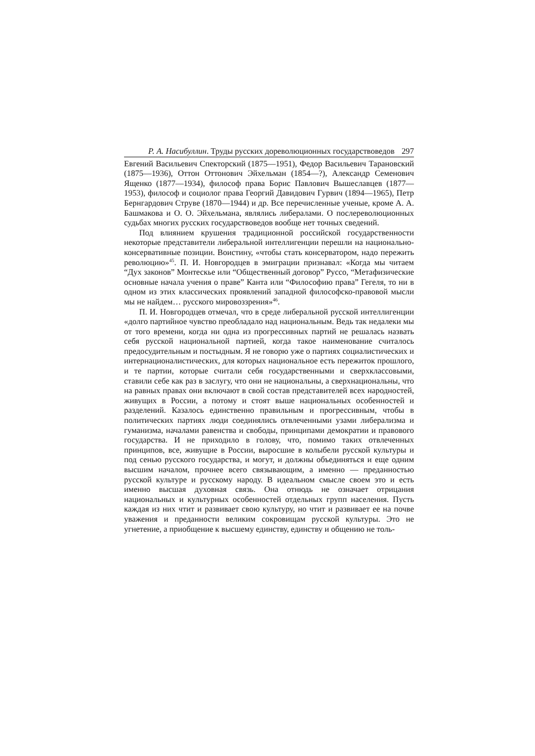Р. А. Насибуллин. Труды русских дореволюционных государствоведов 297
Евгений Васильевич Спекторский (1875—1951), Федор Васильевич Тарановский (1875—1936), Оттон Оттонович Эйхельман (1854—?), Александр Семенович Ященко (1877—1934), философ права Борис Павлович Вышеславцев (1877—1953), философ и социолог права Георгий Давидович Гурвич (1894—1965), Петр Бернгардович Струве (1870—1944) и др. Все перечисленные ученые, кроме А. А. Башмакова и О. О. Эйхельмана, являлись либералами. О послереволюционных судьбах многих русских государствоведов вообще нет точных сведений.
Под влиянием крушения традиционной российской государственности некоторые представители либеральной интеллигенции перешли на национально-консервативные позиции. Воистину, «чтобы стать консерватором, надо пережить революцию»<sup>45</sup>. П. И. Новгородцев в эмиграции признавал: «Когда мы читаем “Дух законов” Монтескье или “Общественный договор” Руссо, “Метафизические основные начала учения о праве” Канта или “Философию права” Гегеля, то ни в одном из этих классических проявлений западной философско-правовой мысли мы не найдем… русского мировоззрения»<sup>46</sup>.
П. И. Новгородцев отмечал, что в среде либеральной русской интеллигенции «долго партийное чувство преобладало над национальным. Ведь так недалеки мы от того времени, когда ни одна из прогрессивных партий не решалась назвать себя русской национальной партией, когда такое наименование считалось предосудительным и постыдным. Я не говорю уже о партиях социалистических и интернационалистических, для которых национальное есть пережиток прошлого, и те партии, которые считали себя государственными и сверхклассовыми, ставили себе как раз в заслугу, что они не национальны, а сверхнациональны, что на равных правах они включают в свой состав представителей всех народностей, живущих в России, а потому и стоят выше национальных особенностей и разделений. Казалось единственно правильным и прогрессивным, чтобы в политических партиях люди соединялись отвлеченными узами либерализма и гуманизма, началами равенства и свободы, принципами демократии и правового государства. И не приходило в голову, что, помимо таких отвлеченных принципов, все, живущие в России, выросшие в колыбели русской культуры и под сенью русского государства, и могут, и должны объединяться и еще одним высшим началом, прочнее всего связывающим, а именно — преданностью русской культуре и русскому народу. В идеальном смысле своем это и есть именно высшая духовная связь. Она отнюдь не означает отрицания национальных и культурных особенностей отдельных групп населения. Пусть каждая из них чтит и развивает свою культуру, но чтит и развивает ее на почве уважения и преданности великим сокровищам русской культуры. Это не угнетение, а приобщение к высшему единству, единству и общению не толь-